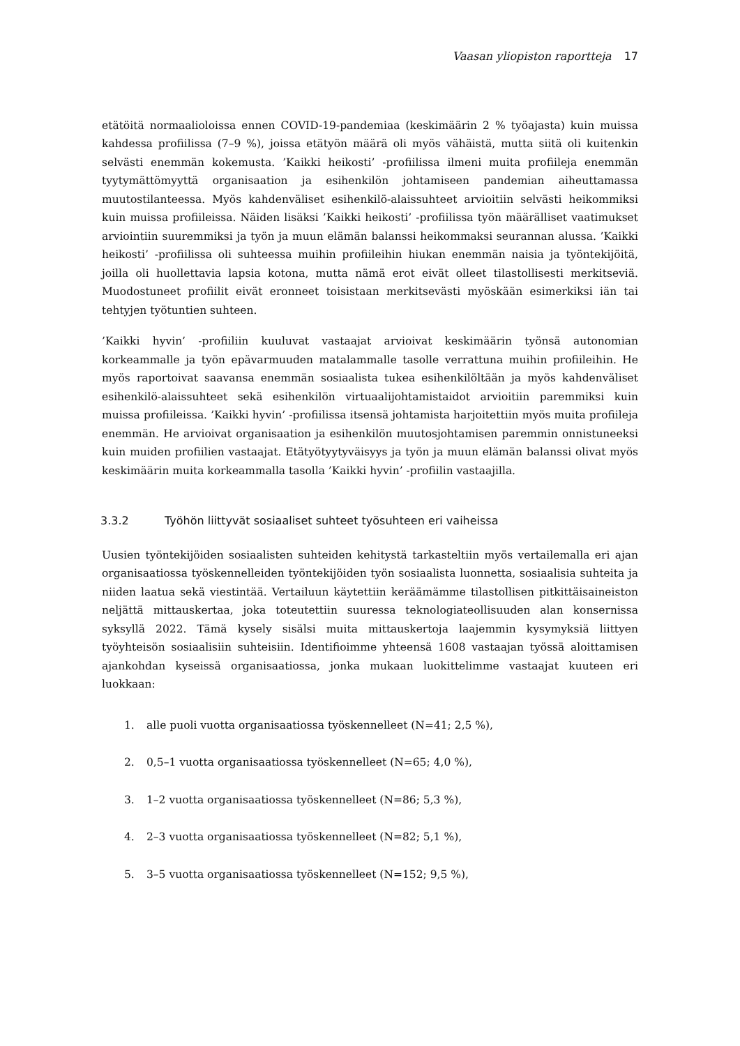Vaasan yliopiston raportteja 17
etätöitä normaalioloissa ennen COVID-19-pandemiaa (keskimäärin 2 % työajasta) kuin muissa kahdessa profiilissa (7–9 %), joissa etätyön määrä oli myös vähäistä, mutta siitä oli kuitenkin selvästi enemmän kokemusta. ’Kaikki heikosti’ -profiilissa ilmeni muita profiileja enemmän tyytymättömyyttä organisaation ja esihenkilön johtamiseen pandemian aiheuttamassa muutostilanteessa. Myös kahdenväliset esihenkilö-alaissuhteet arvioitiin selvästi heikommiksi kuin muissa profiileissa. Näiden lisäksi ’Kaikki heikosti’ -profiilissa työn määrälliset vaatimukset arviointiin suuremmiksi ja työn ja muun elämän balanssi heikommaksi seurannan alussa. ’Kaikki heikosti’ -profiilissa oli suhteessa muihin profiileihin hiukan enemmän naisia ja työntekijöitä, joilla oli huollettavia lapsia kotona, mutta nämä erot eivät olleet tilastollisesti merkitseviä. Muodostuneet profiilit eivät eronneet toisistaan merkitsevästi myöskään esimerkiksi iän tai tehtyjen työtuntien suhteen.
’Kaikki hyvin’ -profiiliin kuuluvat vastaajat arvioivat keskimäärin työnsä autonomian korkeammalle ja työn epävarmuuden matalammalle tasolle verrattuna muihin profiileihin. He myös raportoivat saavansa enemmän sosiaalista tukea esihenkilöltään ja myös kahdenväliset esihenkilö-alaissuhteet sekä esihenkilön virtuaalijohtamistaidot arvioitiin paremmiksi kuin muissa profiileissa. ’Kaikki hyvin’ -profiilissa itsensä johtamista harjoitettiin myös muita profiileja enemmän. He arvioivat organisaation ja esihenkilön muutosjohtamisen paremmin onnistuneeksi kuin muiden profiilien vastaajat. Etätyötyytyväisyys ja työn ja muun elämän balanssi olivat myös keskimäärin muita korkeammalla tasolla ’Kaikki hyvin’ -profiilin vastaajilla.
3.3.2 Työhön liittyvät sosiaaliset suhteet työsuhteen eri vaiheissa
Uusien työntekijöiden sosiaalisten suhteiden kehitystä tarkasteltiin myös vertailemalla eri ajan organisaatiossa työskennelleiden työntekijöiden työn sosiaalista luonnetta, sosiaalisia suhteita ja niiden laatua sekä viestintää. Vertailuun käytettiin keräämämme tilastollisen pitkittäisaineiston neljättä mittauskertaa, joka toteutettiin suuressa teknologiateollisuuden alan konsernissa syksyllä 2022. Tämä kysely sisälsi muita mittauskertoja laajemmin kysymyksiä liittyen työyhteisön sosiaalisiin suhteisiin. Identifioimme yhteensä 1608 vastaajan työssä aloittamisen ajankohdan kyseissä organisaatiossa, jonka mukaan luokittelimme vastaajat kuuteen eri luokkaan:
1. alle puoli vuotta organisaatiossa työskennelleet (N=41; 2,5 %),
2. 0,5–1 vuotta organisaatiossa työskennelleet (N=65; 4,0 %),
3. 1–2 vuotta organisaatiossa työskennelleet (N=86; 5,3 %),
4. 2–3 vuotta organisaatiossa työskennelleet (N=82; 5,1 %),
5. 3–5 vuotta organisaatiossa työskennelleet (N=152; 9,5 %),